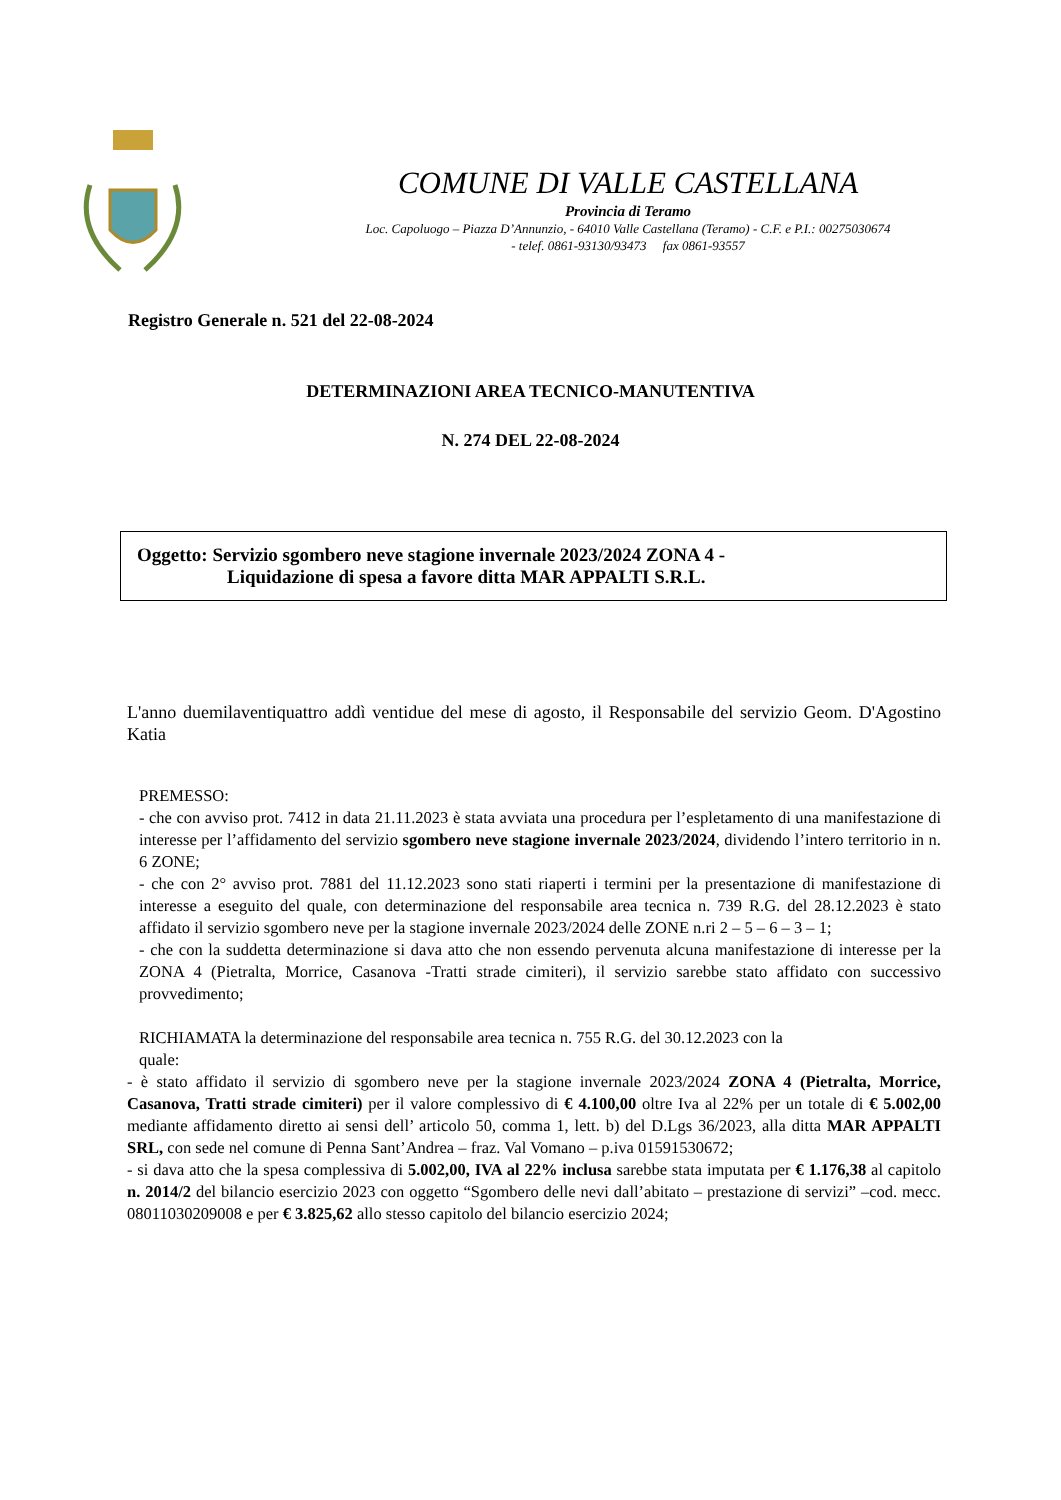COMUNE DI VALLE CASTELLANA
Provincia di Teramo
Loc. Capoluogo – Piazza D’Annunzio, - 64010 Valle Castellana (Teramo) - C.F. e P.I.: 00275030674
- telef. 0861-93130/93473 fax 0861-93557
Registro Generale n. 521 del 22-08-2024
DETERMINAZIONI AREA TECNICO-MANUTENTIVA
N. 274 DEL 22-08-2024
Oggetto: Servizio sgombero neve stagione invernale 2023/2024 ZONA 4 -
Liquidazione di spesa a favore ditta MAR APPALTI S.R.L.
L'anno duemilaventiquattro addì ventidue del mese di agosto, il Responsabile del servizio Geom. D'Agostino Katia
PREMESSO:
- che con avviso prot. 7412 in data 21.11.2023 è stata avviata una procedura per l’espletamento di una manifestazione di interesse per l’affidamento del servizio sgombero neve stagione invernale 2023/2024, dividendo l’intero territorio in n. 6 ZONE;
- che con 2° avviso prot. 7881 del 11.12.2023 sono stati riaperti i termini per la presentazione di manifestazione di interesse a eseguito del quale, con determinazione del responsabile area tecnica n. 739 R.G. del 28.12.2023 è stato affidato il servizio sgombero neve per la stagione invernale 2023/2024 delle ZONE n.ri 2 – 5 – 6 – 3 – 1;
- che con la suddetta determinazione si dava atto che non essendo pervenuta alcuna manifestazione di interesse per la ZONA 4 (Pietralta, Morrice, Casanova -Tratti strade cimiteri), il servizio sarebbe stato affidato con successivo provvedimento;
RICHIAMATA la determinazione del responsabile area tecnica n. 755 R.G. del 30.12.2023 con la
quale:
- è stato affidato il servizio di sgombero neve per la stagione invernale 2023/2024 ZONA 4 (Pietralta, Morrice, Casanova, Tratti strade cimiteri) per il valore complessivo di € 4.100,00 oltre Iva al 22% per un totale di € 5.002,00 mediante affidamento diretto ai sensi dell’ articolo 50, comma 1, lett. b) del D.Lgs 36/2023, alla ditta MAR APPALTI SRL, con sede nel comune di Penna Sant’Andrea – fraz. Val Vomano – p.iva 01591530672;
- si dava atto che la spesa complessiva di 5.002,00, IVA al 22% inclusa sarebbe stata imputata per € 1.176,38 al capitolo n. 2014/2 del bilancio esercizio 2023 con oggetto “Sgombero delle nevi dall’abitato – prestazione di servizi” –cod. mecc. 08011030209008 e per € 3.825,62 allo stesso capitolo del bilancio esercizio 2024;